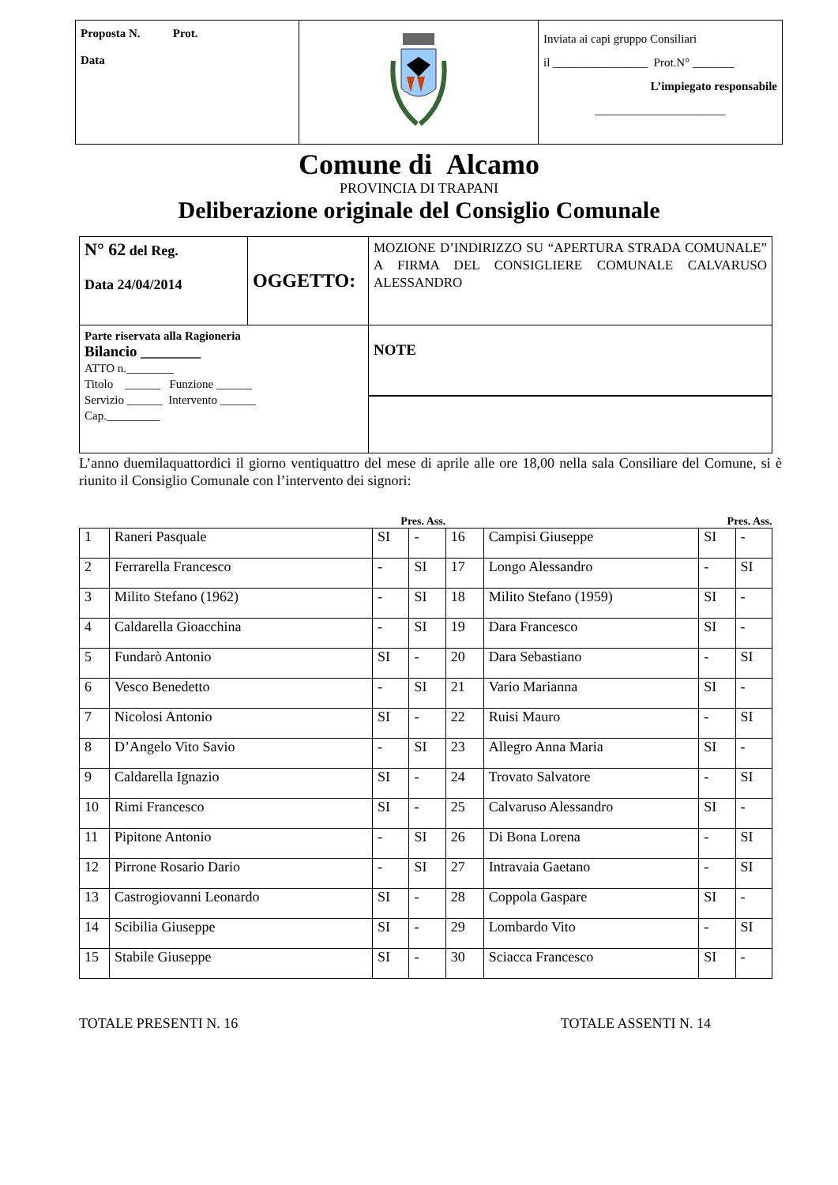| Proposta N. Prot. Data | | Inviata ai capi gruppo Consiliari il ________________ Prot.N° _______ L’impiegato responsabile ______________________ |
Comune di Alcamo
PROVINCIA DI TRAPANI
Deliberazione originale del Consiglio Comunale
| N° 62 del Reg. Data 24/04/2014 | OGGETTO: | MOZIONE D’INDIRIZZO SU “APERTURA STRADA COMUNALE” A FIRMA DEL CONSIGLIERE COMUNALE CALVARUSO ALESSANDRO |
| Parte riservata alla Ragioneria Bilancio ________ ATTO n.________ Titolo ______ Funzione ______ Servizio ______ Intervento ______ Cap._________ | | NOTE |
L’anno duemilaquattordici il giorno ventiquattro del mese di aprile alle ore 18,00 nella sala Consiliare del Comune, si è riunito il Consiglio Comunale con l’intervento dei signori:
| Pres. Ass. | | | | | Pres. Ass. | | |
| --- | --- | --- | --- | --- | --- | --- | --- |
| 1 | Raneri Pasquale | SI | - | 16 | Campisi Giuseppe | SI | - |
| 2 | Ferrarella Francesco | - | SI | 17 | Longo Alessandro | - | SI |
| 3 | Milito Stefano (1962) | - | SI | 18 | Milito Stefano (1959) | SI | - |
| 4 | Caldarella Gioacchina | - | SI | 19 | Dara Francesco | SI | - |
| 5 | Fundarò Antonio | SI | - | 20 | Dara Sebastiano | - | SI |
| 6 | Vesco Benedetto | - | SI | 21 | Vario Marianna | SI | - |
| 7 | Nicolosi Antonio | SI | - | 22 | Ruisi Mauro | - | SI |
| 8 | D’Angelo Vito Savio | - | SI | 23 | Allegro Anna Maria | SI | - |
| 9 | Caldarella Ignazio | SI | - | 24 | Trovato Salvatore | - | SI |
| 10 | Rimi Francesco | SI | - | 25 | Calvaruso Alessandro | SI | - |
| 11 | Pipitone Antonio | - | SI | 26 | Di Bona Lorena | - | SI |
| 12 | Pirrone Rosario Dario | - | SI | 27 | Intravaia Gaetano | - | SI |
| 13 | Castrogiovanni Leonardo | SI | - | 28 | Coppola Gaspare | SI | - |
| 14 | Scibilia Giuseppe | SI | - | 29 | Lombardo Vito | - | SI |
| 15 | Stabile Giuseppe | SI | - | 30 | Sciacca Francesco | SI | - |
TOTALE PRESENTI N. 16 TOTALE ASSENTI N. 14